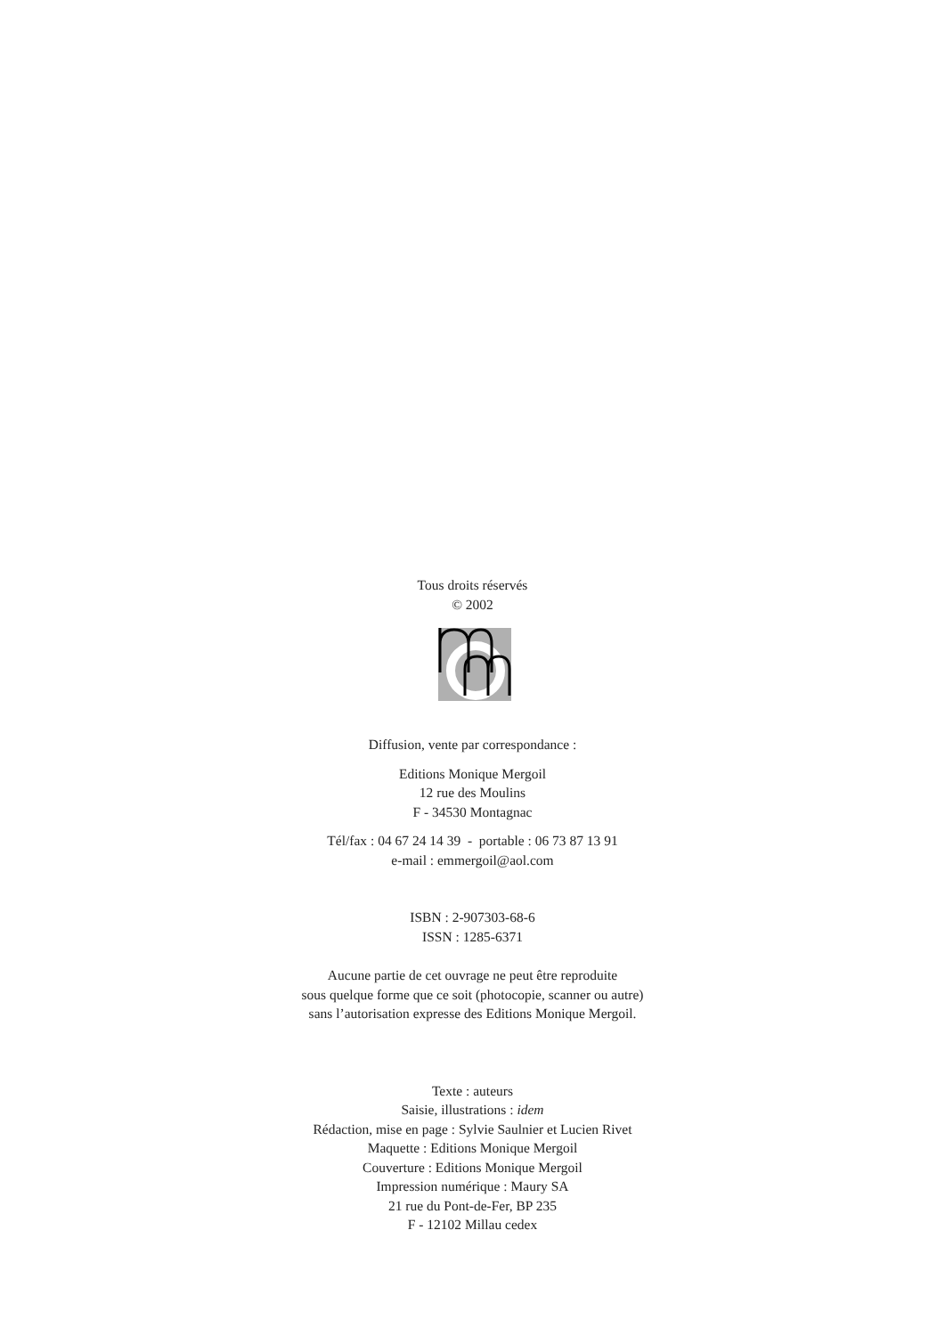Tous droits réservés
© 2002
Diffusion, vente par correspondance :
Editions Monique Mergoil
12 rue des Moulins
F - 34530 Montagnac
Tél/fax : 04 67 24 14 39 - portable : 06 73 87 13 91
e-mail : emmergoil@aol.com
ISBN : 2-907303-68-6
ISSN : 1285-6371
Aucune partie de cet ouvrage ne peut être reproduite
sous quelque forme que ce soit (photocopie, scanner ou autre)
sans l’autorisation expresse des Editions Monique Mergoil.
Texte : auteurs
Saisie, illustrations : idem
Rédaction, mise en page : Sylvie Saulnier et Lucien Rivet
Maquette : Editions Monique Mergoil
Couverture : Editions Monique Mergoil
Impression numérique : Maury SA
21 rue du Pont-de-Fer, BP 235
F - 12102 Millau cedex